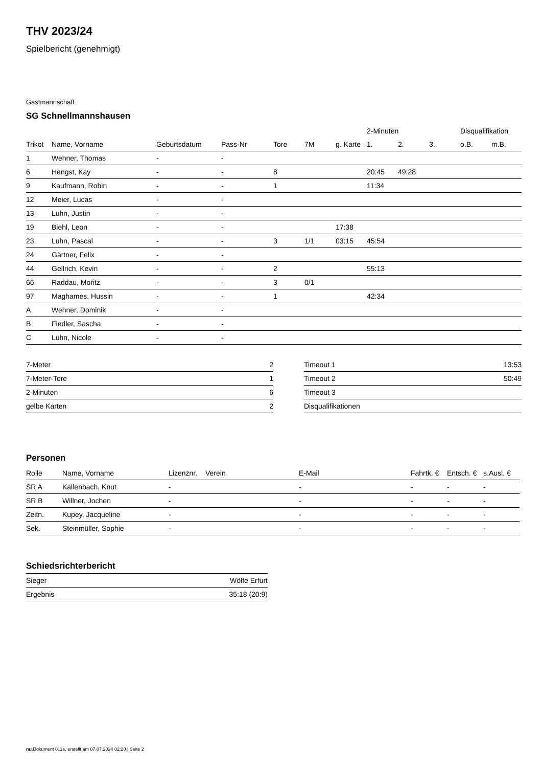THV 2023/24
Spielbericht (genehmigt)
Gastmannschaft
SG Schnellmannshausen
| | | | | | | | 2-Minuten | | | Disqualifikation | |
| --- | --- | --- | --- | --- | --- | --- | --- | --- | --- | --- | --- |
| Trikot | Name, Vorname | Geburtsdatum | Pass-Nr | Tore | 7M | g. Karte | 1. | 2. | 3. | o.B. | m.B. |
| 1 | Wehner, Thomas | - | - | | | | | | | | |
| 6 | Hengst, Kay | - | - | 8 | | | 20:45 | 49:28 | | | |
| 9 | Kaufmann, Robin | - | - | 1 | | | 11:34 | | | | |
| 12 | Meier, Lucas | - | - | | | | | | | | |
| 13 | Luhn, Justin | - | - | | | | | | | | |
| 19 | Biehl, Leon | - | - | | | 17:38 | | | | | |
| 23 | Luhn, Pascal | - | - | 3 | 1/1 | 03:15 | 45:54 | | | | |
| 24 | Gärtner, Felix | - | - | | | | | | | | |
| 44 | Gellrich, Kevin | - | - | 2 | | | 55:13 | | | | |
| 66 | Raddau, Moritz | - | - | 3 | 0/1 | | | | | | |
| 97 | Maghames, Hussin | - | - | 1 | | | 42:34 | | | | |
| A | Wehner, Dominik | - | - | | | | | | | | |
| B | Fiedler, Sascha | - | - | | | | | | | | |
| C | Luhn, Nicole | - | - | | | | | | | | |
| 7-Meter | 2 |
| 7-Meter-Tore | 1 |
| 2-Minuten | 6 |
| gelbe Karten | 2 |
| Timeout 1 | 13:53 |
| Timeout 2 | 50:49 |
| Timeout 3 | |
| Disqualifikationen | |
Personen
| Rolle | Name, Vorname | Lizenznr. | Verein | E-Mail | Fahrtk. € | Entsch. € | s.Ausl. € |
| --- | --- | --- | --- | --- | --- | --- | --- |
| SR A | Kallenbach, Knut | - | | - | - | - | - |
| SR B | Willner, Jochen | - | | - | - | - | - |
| Zeitn. | Kupey, Jacqueline | - | | - | - | - | - |
| Sek. | Steinmüller, Sophie | - | | - | - | - | - |
Schiedsrichterbericht
| Sieger | Wölfe Erfurt |
| Ergebnis | 35:18 (20:9) |
nu.Dokument 011e, erstellt am 07.07.2024 02:20 | Seite 2